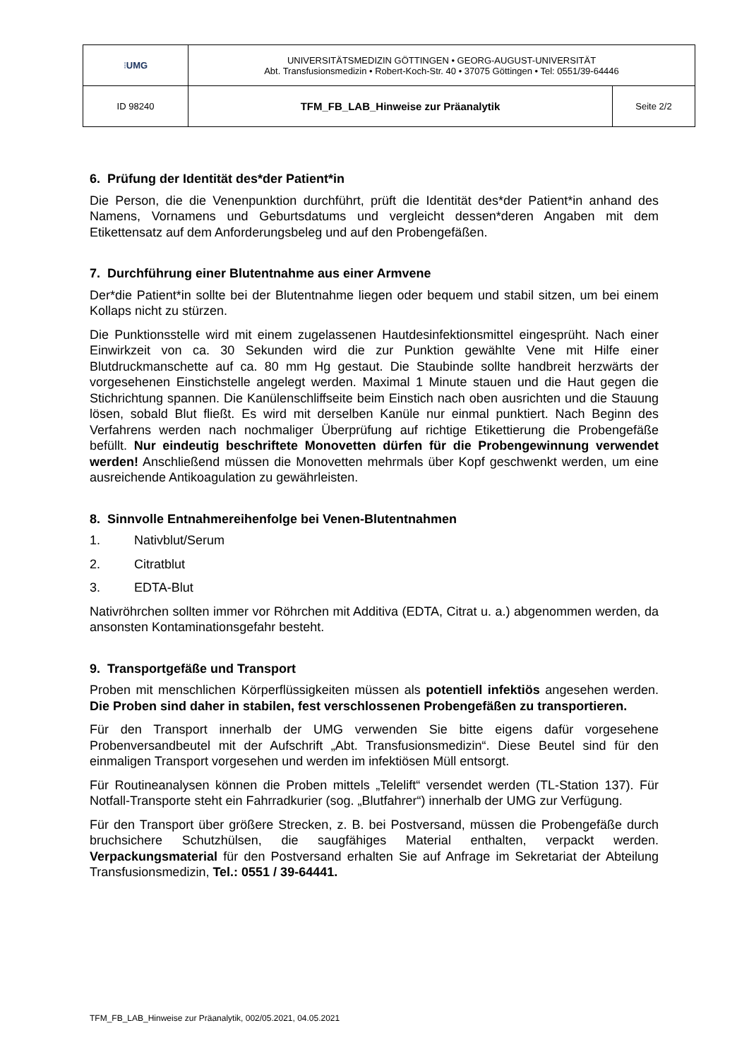| ⁝ UMG | UNIVERSITÄTSMEDIZIN GÖTTINGEN • GEORG-AUGUST-UNIVERSITÄT Abt. Transfusionsmedizin • Robert-Koch-Str. 40 • 37075 Göttingen • Tel: 0551/39-64446 | |
| ID 98240 | TFM_FB_LAB_Hinweise zur Präanalytik | Seite 2/2 |
6. Prüfung der Identität des*der Patient*in
Die Person, die die Venenpunktion durchführt, prüft die Identität des*der Patient*in anhand des Namens, Vornamens und Geburtsdatums und vergleicht dessen*deren Angaben mit dem Etikettensatz auf dem Anforderungsbeleg und auf den Probengefäßen.
7. Durchführung einer Blutentnahme aus einer Armvene
Der*die Patient*in sollte bei der Blutentnahme liegen oder bequem und stabil sitzen, um bei einem Kollaps nicht zu stürzen.
Die Punktionsstelle wird mit einem zugelassenen Hautdesinfektionsmittel eingesprüht. Nach einer Einwirkzeit von ca. 30 Sekunden wird die zur Punktion gewählte Vene mit Hilfe einer Blutdruckmanschette auf ca. 80 mm Hg gestaut. Die Staubinde sollte handbreit herzwärts der vorgesehenen Einstichstelle angelegt werden. Maximal 1 Minute stauen und die Haut gegen die Stichrichtung spannen. Die Kanülenschliffseite beim Einstich nach oben ausrichten und die Stauung lösen, sobald Blut fließt. Es wird mit derselben Kanüle nur einmal punktiert. Nach Beginn des Verfahrens werden nach nochmaliger Überprüfung auf richtige Etikettierung die Probengefäße befüllt. Nur eindeutig beschriftete Monovetten dürfen für die Probengewinnung verwendet werden! Anschließend müssen die Monovetten mehrmals über Kopf geschwenkt werden, um eine ausreichende Antikoagulation zu gewährleisten.
8. Sinnvolle Entnahmereihenfolge bei Venen-Blutentnahmen
1. Nativblut/Serum
2. Citratblut
3. EDTA-Blut
Nativröhrchen sollten immer vor Röhrchen mit Additiva (EDTA, Citrat u. a.) abgenommen werden, da ansonsten Kontaminationsgefahr besteht.
9. Transportgefäße und Transport
Proben mit menschlichen Körperflüssigkeiten müssen als potentiell infektiös angesehen werden. Die Proben sind daher in stabilen, fest verschlossenen Probengefäßen zu transportieren.
Für den Transport innerhalb der UMG verwenden Sie bitte eigens dafür vorgesehene Probenversandbeutel mit der Aufschrift „Abt. Transfusionsmedizin“. Diese Beutel sind für den einmaligen Transport vorgesehen und werden im infektiösen Müll entsorgt.
Für Routineanalysen können die Proben mittels „Telelift“ versendet werden (TL-Station 137). Für Notfall-Transporte steht ein Fahrradkurier (sog. „Blutfahrer“) innerhalb der UMG zur Verfügung.
Für den Transport über größere Strecken, z. B. bei Postversand, müssen die Probengefäße durch bruchsichere Schutzhülsen, die saugfähiges Material enthalten, verpackt werden. Verpackungsmaterial für den Postversand erhalten Sie auf Anfrage im Sekretariat der Abteilung Transfusionsmedizin, Tel.: 0551 / 39-64441.
TFM_FB_LAB_Hinweise zur Präanalytik, 002/05.2021, 04.05.2021